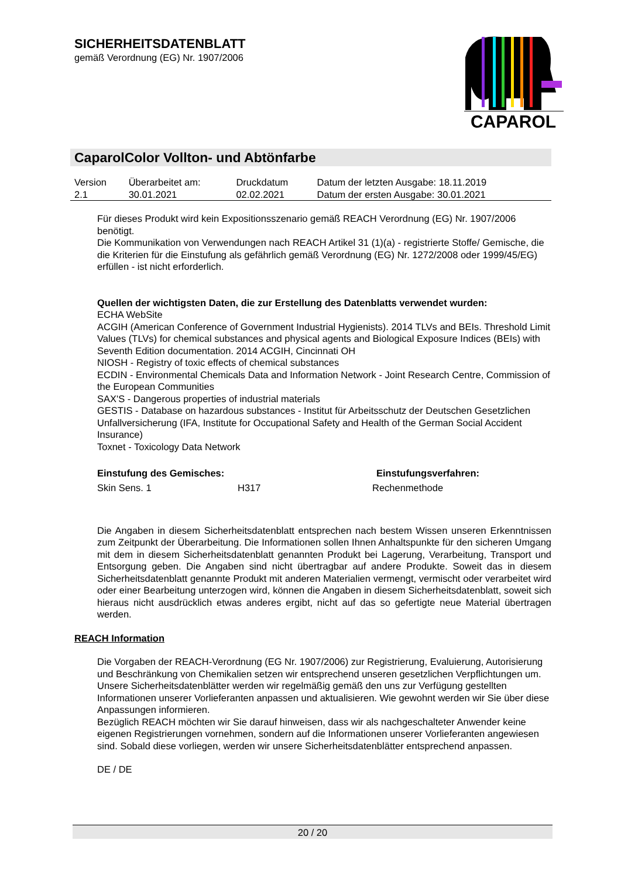SICHERHEITSDATENBLATT
gemäß Verordnung (EG) Nr. 1907/2006
CAPAROL
CaparolColor Vollton- und Abtönfarbe
| Version 2.1 | Überarbeitet am: 30.01.2021 | Druckdatum 02.02.2021 | Datum der letzten Ausgabe: 18.11.2019 Datum der ersten Ausgabe: 30.01.2021 |
Für dieses Produkt wird kein Expositionsszenario gemäß REACH Verordnung (EG) Nr. 1907/2006 benötigt.
Die Kommunikation von Verwendungen nach REACH Artikel 31 (1)(a) - registrierte Stoffe/ Gemische, die die Kriterien für die Einstufung als gefährlich gemäß Verordnung (EG) Nr. 1272/2008 oder 1999/45/EG) erfüllen - ist nicht erforderlich.
Quellen der wichtigsten Daten, die zur Erstellung des Datenblatts verwendet wurden:
ECHA WebSite
ACGIH (American Conference of Government Industrial Hygienists). 2014 TLVs and BEIs. Threshold Limit Values (TLVs) for chemical substances and physical agents and Biological Exposure Indices (BEIs) with Seventh Edition documentation. 2014 ACGIH, Cincinnati OH
NIOSH - Registry of toxic effects of chemical substances
ECDIN - Environmental Chemicals Data and Information Network - Joint Research Centre, Commission of the European Communities
SAX'S - Dangerous properties of industrial materials
GESTIS - Database on hazardous substances - Institut für Arbeitsschutz der Deutschen Gesetzlichen Unfallversicherung (IFA, Institute for Occupational Safety and Health of the German Social Accident Insurance)
Toxnet - Toxicology Data Network
| Einstufung des Gemisches: | | Einstufungsverfahren: |
| Skin Sens. 1 | H317 | Rechenmethode |
Die Angaben in diesem Sicherheitsdatenblatt entsprechen nach bestem Wissen unseren Erkenntnissen zum Zeitpunkt der Überarbeitung. Die Informationen sollen Ihnen Anhaltspunkte für den sicheren Umgang mit dem in diesem Sicherheitsdatenblatt genannten Produkt bei Lagerung, Verarbeitung, Transport und Entsorgung geben. Die Angaben sind nicht übertragbar auf andere Produkte. Soweit das in diesem Sicherheitsdatenblatt genannte Produkt mit anderen Materialien vermengt, vermischt oder verarbeitet wird oder einer Bearbeitung unterzogen wird, können die Angaben in diesem Sicherheitsdatenblatt, soweit sich hieraus nicht ausdrücklich etwas anderes ergibt, nicht auf das so gefertigte neue Material übertragen werden.
REACH Information
Die Vorgaben der REACH-Verordnung (EG Nr. 1907/2006) zur Registrierung, Evaluierung, Autorisierung und Beschränkung von Chemikalien setzen wir entsprechend unseren gesetzlichen Verpflichtungen um. Unsere Sicherheitsdatenblätter werden wir regelmäßig gemäß den uns zur Verfügung gestellten Informationen unserer Vorlieferanten anpassen und aktualisieren. Wie gewohnt werden wir Sie über diese Anpassungen informieren.
Bezüglich REACH möchten wir Sie darauf hinweisen, dass wir als nachgeschalteter Anwender keine eigenen Registrierungen vornehmen, sondern auf die Informationen unserer Vorlieferanten angewiesen sind. Sobald diese vorliegen, werden wir unsere Sicherheitsdatenblätter entsprechend anpassen.
DE / DE
20 / 20